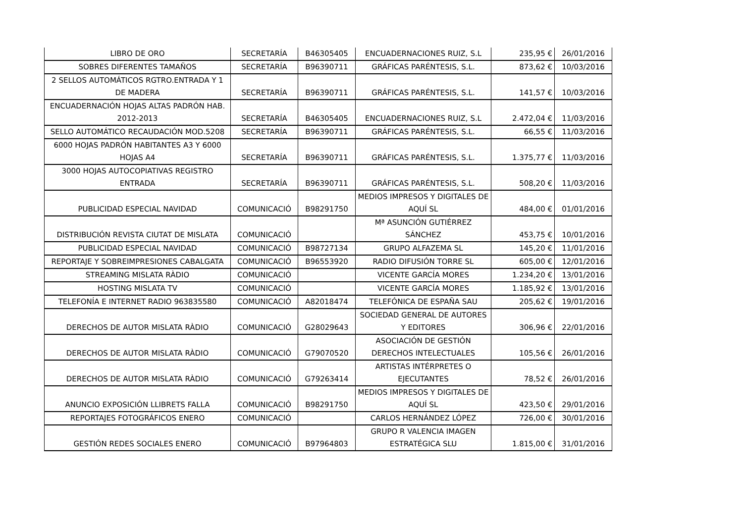| LIBRO DE ORO | SECRETARÍA | B46305405 | ENCUADERNACIONES RUIZ, S.L | 235,95 € | 26/01/2016 |
| SOBRES DIFERENTES TAMAÑOS | SECRETARÍA | B96390711 | GRÁFICAS PARÉNTESIS, S.L. | 873,62 € | 10/03/2016 |
| 2 SELLOS AUTOMÁTICOS RGTRO.ENTRADA Y 1 DE MADERA | SECRETARÍA | B96390711 | GRÁFICAS PARÉNTESIS, S.L. | 141,57 € | 10/03/2016 |
| ENCUADERNACIÓN HOJAS ALTAS PADRÓN HAB. 2012-2013 | SECRETARÍA | B46305405 | ENCUADERNACIONES RUIZ, S.L | 2.472,04 € | 11/03/2016 |
| SELLO AUTOMÁTICO RECAUDACIÓN MOD.5208 | SECRETARÍA | B96390711 | GRÁFICAS PARÉNTESIS, S.L. | 66,55 € | 11/03/2016 |
| 6000 HOJAS PADRÓN HABITANTES A3 Y 6000 HOJAS A4 | SECRETARÍA | B96390711 | GRÁFICAS PARÉNTESIS, S.L. | 1.375,77 € | 11/03/2016 |
| 3000 HOJAS AUTOCOPIATIVAS REGISTRO ENTRADA | SECRETARÍA | B96390711 | GRÁFICAS PARÉNTESIS, S.L. | 508,20 € | 11/03/2016 |
| PUBLICIDAD ESPECIAL NAVIDAD | COMUNICACIÓ | B98291750 | MEDIOS IMPRESOS Y DIGITALES DE AQUÍ SL | 484,00 € | 01/01/2016 |
| DISTRIBUCIÓN REVISTA CIUTAT DE MISLATA | COMUNICACIÓ | | Mª ASUNCIÓN GUTIÉRREZ SÁNCHEZ | 453,75 € | 10/01/2016 |
| PUBLICIDAD ESPECIAL NAVIDAD | COMUNICACIÓ | B98727134 | GRUPO ALFAZEMA SL | 145,20 € | 11/01/2016 |
| REPORTAJE Y SOBREIMPRESIONES CABALGATA | COMUNICACIÓ | B96553920 | RADIO DIFUSIÓN TORRE SL | 605,00 € | 12/01/2016 |
| STREAMING MISLATA RÀDIO | COMUNICACIÓ | | VICENTE GARCÍA MORES | 1.234,20 € | 13/01/2016 |
| HOSTING MISLATA TV | COMUNICACIÓ | | VICENTE GARCÍA MORES | 1.185,92 € | 13/01/2016 |
| TELEFONÍA E INTERNET RADIO 963835580 | COMUNICACIÓ | A82018474 | TELEFÓNICA DE ESPAÑA SAU | 205,62 € | 19/01/2016 |
| DERECHOS DE AUTOR MISLATA RÀDIO | COMUNICACIÓ | G28029643 | SOCIEDAD GENERAL DE AUTORES Y EDITORES | 306,96 € | 22/01/2016 |
| DERECHOS DE AUTOR MISLATA RÀDIO | COMUNICACIÓ | G79070520 | ASOCIACIÓN DE GESTIÓN DERECHOS INTELECTUALES | 105,56 € | 26/01/2016 |
| DERECHOS DE AUTOR MISLATA RÀDIO | COMUNICACIÓ | G79263414 | ARTISTAS INTÉRPRETES O EJECUTANTES | 78,52 € | 26/01/2016 |
| ANUNCIO EXPOSICIÓN LLIBRETS FALLA | COMUNICACIÓ | B98291750 | MEDIOS IMPRESOS Y DIGITALES DE AQUÍ SL | 423,50 € | 29/01/2016 |
| REPORTAJES FOTOGRÁFICOS ENERO | COMUNICACIÓ | | CARLOS HERNÁNDEZ LÓPEZ | 726,00 € | 30/01/2016 |
| GESTIÓN REDES SOCIALES ENERO | COMUNICACIÓ | B97964803 | GRUPO R VALENCIA IMAGEN ESTRATÉGICA SLU | 1.815,00 € | 31/01/2016 |